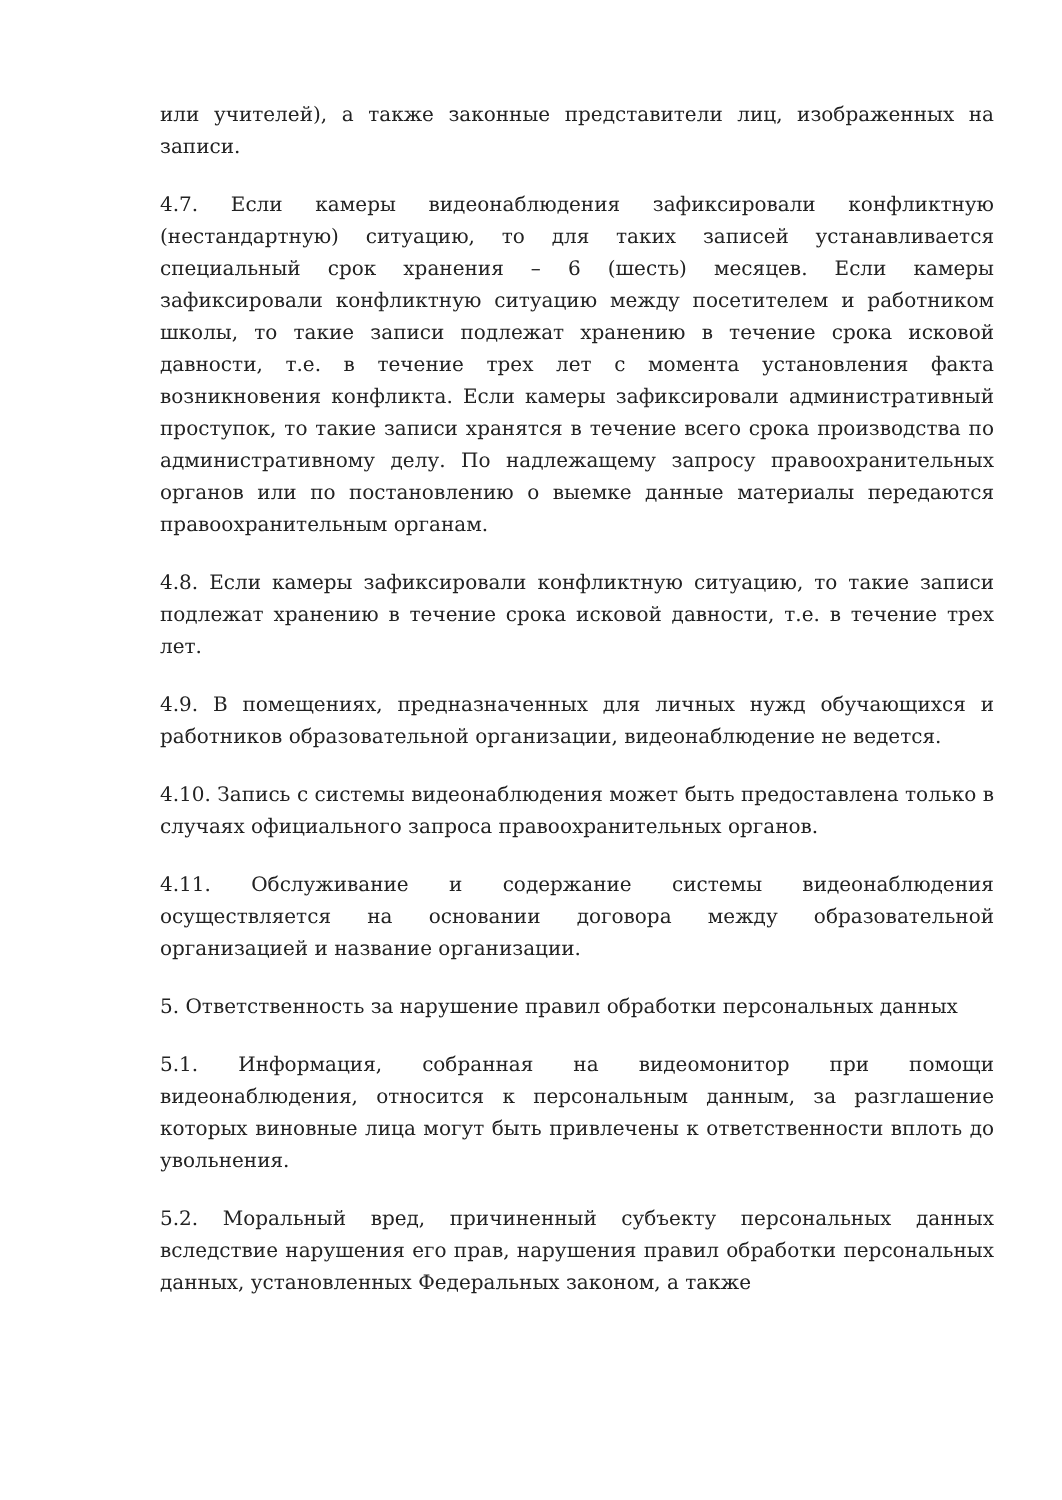или учителей), а также законные представители лиц, изображенных на записи.
4.7. Если камеры видеонаблюдения зафиксировали конфликтную (нестандартную) ситуацию, то для таких записей устанавливается специальный срок хранения – 6 (шесть) месяцев. Если камеры зафиксировали конфликтную ситуацию между посетителем и работником школы, то такие записи подлежат хранению в течение срока исковой давности, т.е. в течение трех лет с момента установления факта возникновения конфликта. Если камеры зафиксировали административный проступок, то такие записи хранятся в течение всего срока производства по административному делу. По надлежащему запросу правоохранительных органов или по постановлению о выемке данные материалы передаются правоохранительным органам.
4.8. Если камеры зафиксировали конфликтную ситуацию, то такие записи подлежат хранению в течение срока исковой давности, т.е. в течение трех лет.
4.9. В помещениях, предназначенных для личных нужд обучающихся и работников образовательной организации, видеонаблюдение не ведется.
4.10. Запись с системы видеонаблюдения может быть предоставлена только в случаях официального запроса правоохранительных органов.
4.11. Обслуживание и содержание системы видеонаблюдения осуществляется на основании договора между образовательной организацией и название организации.
5. Ответственность за нарушение правил обработки персональных данных
5.1. Информация, собранная на видеомонитор при помощи видеонаблюдения, относится к персональным данным, за разглашение которых виновные лица могут быть привлечены к ответственности вплоть до увольнения.
5.2. Моральный вред, причиненный субъекту персональных данных вследствие нарушения его прав, нарушения правил обработки персональных данных, установленных Федеральных законом, а также